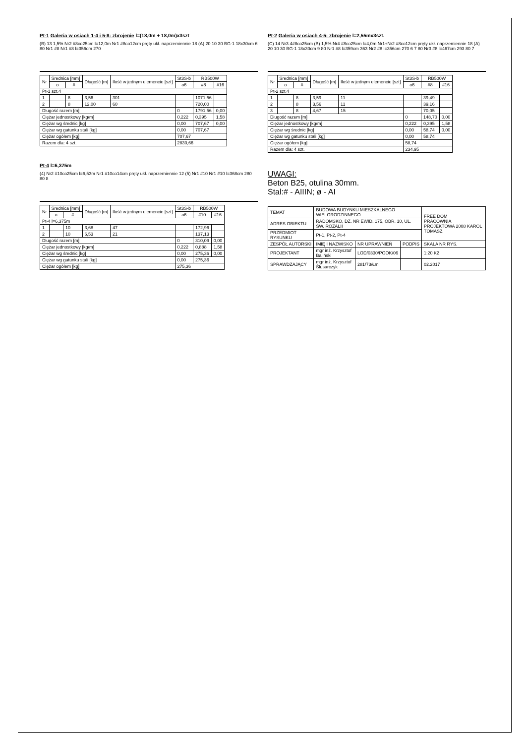Pt-1 Galeria w osiach 1-4 i 5-8: zbrojenie l=(18,0m + 18,0m)x3szt
(B) 13 1,5% Nr2 #8co25cm l=12,0m Nr1 #8co12cm pręty ukł. naprzemiennie 18 (A) 20 10 30 BG-1 18x30cm 6 80 Nr1 #8 Nr1 #8 l=356cm 270
| Nr | Średnica [mm] | | Długość [m] | Ilość w jednym elemencie [szt] | St3S-b | RB500W | |
| --- | --- | --- | --- | --- | --- | --- | --- |
| | o | # | | | o6 | #8 | #16 |
| Pt-1 szt.4 | | | | | | | |
| 1 | | 8 | 3,56 | 301 | | 1071,56 | |
| 2 | | 8 | 12,00 | 60 | | 720,00 | |
| Długość razem [m] | | | | | 0 | 1791,56 | 0,00 |
| Ciężar jednostkowy [kg/m] | | | | | 0,222 | 0,395 | 1,58 |
| Ciężar wg średnic [kg] | | | | | 0,00 | 707,67 | 0,00 |
| Ciężar wg gatunku stali [kg] | | | | | 0,00 | 707,67 | |
| Ciężar ogółem [kg] | | | | | 707,67 | | |
| Razem dla: 4 szt. | | | | | 2830,66 | | |
Pt-2 Galeria w osiach 4-5: zbrojenie l=2,55mx3szt.
(C) 14 Nr3 4#8co25cm (B) 1,5% Nr4 #8co25cm l=4,0m Nr1+Nr2 #8co12cm pręty ukł. naprzemiennie 18 (A) 20 10 30 BG-1 18x30cm 9 80 Nr1 #8 l=359cm 363 Nr2 #8 l=356cm 270 6 7 80 Nr3 #8 l=467cm 293 80 7
| Nr | Średnica [mm] | | Długość [m] | Ilość w jednym elemencie [szt] | St3S-b | RB500W | |
| --- | --- | --- | --- | --- | --- | --- | --- |
| | o | # | | | o6 | #8 | #16 |
| Pt-2 szt.4 | | | | | | | |
| 1 | | 8 | 3,59 | 11 | | 39,49 | |
| 2 | | 8 | 3,56 | 11 | | 39,16 | |
| 3 | | 8 | 4,67 | 15 | | 70,05 | |
| Długość razem [m] | | | | | 0 | 148,70 | 0,00 |
| Ciężar jednostkowy [kg/m] | | | | | 0,222 | 0,395 | 1,58 |
| Ciężar wg średnic [kg] | | | | | 0,00 | 58,74 | 0,00 |
| Ciężar wg gatunku stali [kg] | | | | | 0,00 | 58,74 | |
| Ciężar ogółem [kg] | | | | | 58,74 | | |
| Razem dla: 4 szt. | | | | | 234,95 | | |
Pt-4 l=6,375m
(4) Nr2 #10co25cm l=6,53m Nr1 #10co14cm pręty ukł. naprzemiennie 12 (5) Nr1 #10 Nr1 #10 l=368cm 280 80 8
| Nr | Średnica [mm] | | Długość [m] | Ilość w jednym elemencie [szt] | St3S-b | RB500W | |
| --- | --- | --- | --- | --- | --- | --- | --- |
| | o | # | | | o6 | #10 | #16 |
| Pt-4 l=6,375m | | | | | | | |
| 1 | | 10 | 3,68 | 47 | | 172,96 | |
| 2 | | 10 | 6,53 | 21 | | 137,13 | |
| Długość razem [m] | | | | | 0 | 310,09 | 0,00 |
| Ciężar jednostkowy [kg/m] | | | | | 0,222 | 0,888 | 1,58 |
| Ciężar wg średnic [kg] | | | | | 0,00 | 275,36 | 0,00 |
| Ciężar wg gatunku stali [kg] | | | | | 0,00 | 275,36 | |
| Ciężar ogółem [kg] | | | | | 275,36 | | |
UWAGI:
Beton B25, otulina 30mm.
Stal:# - AIIIN; ø - AI
| TEMAT | BUDOWA BUDYNKU MIESZKALNEGO WIELORODZINNEGO | | | FREE DOM PRACOWNIA PROJEKTOWA 2008 KAROL TOMASZ |
| ADRES OBIEKTU | RADOMSKO, DZ. NR EWID. 175, OBR. 10, UL. ŚW. ROZALII | | | |
| PRZEDMIOT RYSUNKU | Pt-1, Pt-2, Pt-4 | | | |
| ZESPÓŁ AUTORSKI | IMIĘ I NAZWISKO | NR UPRAWNIEŃ | PODPIS | SKALA NR RYS. |
| PROJEKTANT | mgr inż. Krzysztof Baliński | LOD/0330/POOK/06 | | 1:20 K2 |
| SPRAWDZAJĄCY | mgr inż. Krzysztof Ślusarczyk | 281/73/Łm | | 02.2017 |